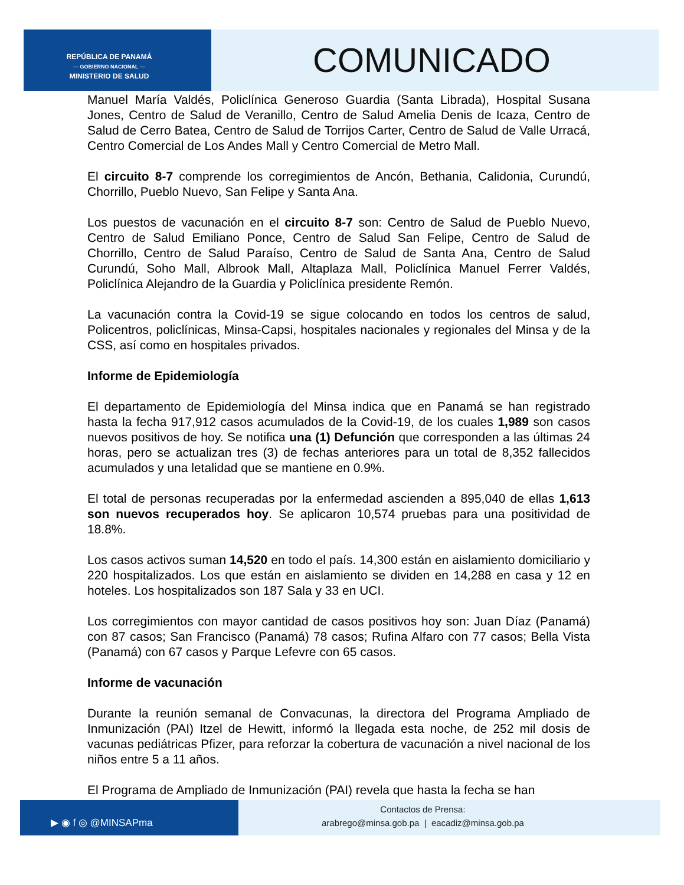REPÚBLICA DE PANAMÁ
— GOBIERNO NACIONAL —
MINISTERIO DE SALUD
COMUNICADO
Manuel María Valdés, Policlínica Generoso Guardia (Santa Librada), Hospital Susana Jones, Centro de Salud de Veranillo, Centro de Salud Amelia Denis de Icaza, Centro de Salud de Cerro Batea, Centro de Salud de Torrijos Carter, Centro de Salud de Valle Urracá, Centro Comercial de Los Andes Mall y Centro Comercial de Metro Mall.
El circuito 8-7 comprende los corregimientos de Ancón, Bethania, Calidonia, Curundú, Chorrillo, Pueblo Nuevo, San Felipe y Santa Ana.
Los puestos de vacunación en el circuito 8-7 son: Centro de Salud de Pueblo Nuevo, Centro de Salud Emiliano Ponce, Centro de Salud San Felipe, Centro de Salud de Chorrillo, Centro de Salud Paraíso, Centro de Salud de Santa Ana, Centro de Salud Curundú, Soho Mall, Albrook Mall, Altaplaza Mall, Policlínica Manuel Ferrer Valdés, Policlínica Alejandro de la Guardia y Policlínica presidente Remón.
La vacunación contra la Covid-19 se sigue colocando en todos los centros de salud, Policentros, policlínicas, Minsa-Capsi, hospitales nacionales y regionales del Minsa y de la CSS, así como en hospitales privados.
Informe de Epidemiología
El departamento de Epidemiología del Minsa indica que en Panamá se han registrado hasta la fecha 917,912 casos acumulados de la Covid-19, de los cuales 1,989 son casos nuevos positivos de hoy. Se notifica una (1) Defunción que corresponden a las últimas 24 horas, pero se actualizan tres (3) de fechas anteriores para un total de 8,352 fallecidos acumulados y una letalidad que se mantiene en 0.9%.
El total de personas recuperadas por la enfermedad ascienden a 895,040 de ellas 1,613 son nuevos recuperados hoy. Se aplicaron 10,574 pruebas para una positividad de 18.8%.
Los casos activos suman 14,520 en todo el país. 14,300 están en aislamiento domiciliario y 220 hospitalizados. Los que están en aislamiento se dividen en 14,288 en casa y 12 en hoteles. Los hospitalizados son 187 Sala y 33 en UCI.
Los corregimientos con mayor cantidad de casos positivos hoy son: Juan Díaz (Panamá) con 87 casos; San Francisco (Panamá) 78 casos; Rufina Alfaro con 77 casos; Bella Vista (Panamá) con 67 casos y Parque Lefevre con 65 casos.
Informe de vacunación
Durante la reunión semanal de Convacunas, la directora del Programa Ampliado de Inmunización (PAI) Itzel de Hewitt, informó la llegada esta noche, de 252 mil dosis de vacunas pediátricas Pfizer, para reforzar la cobertura de vacunación a nivel nacional de los niños entre 5 a 11 años.
El Programa de Ampliado de Inmunización (PAI) revela que hasta la fecha se han
▶ ◉ f ◎ @MINSAPma
Contactos de Prensa:
arabrego@minsa.gob.pa | eacadiz@minsa.gob.pa